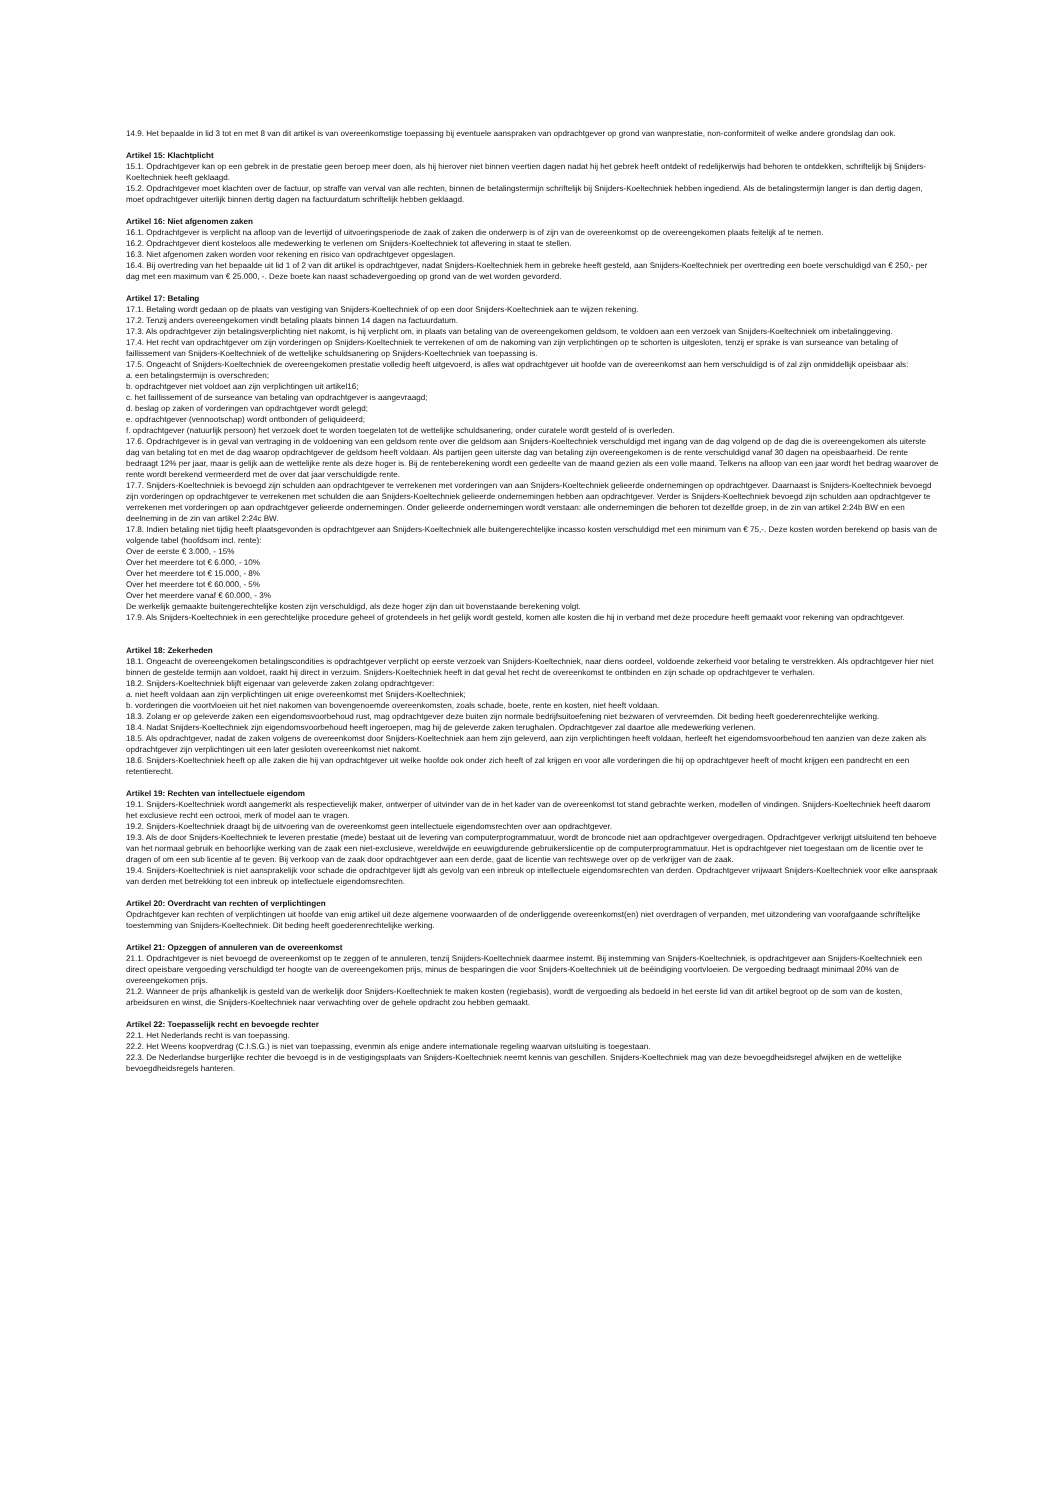14.9. Het bepaalde in lid 3 tot en met 8 van dit artikel is van overeenkomstige toepassing bij eventuele aanspraken van opdrachtgever op grond van wanprestatie, non-conformiteit of welke andere grondslag dan ook.
Artikel 15: Klachtplicht
15.1. Opdrachtgever kan op een gebrek in de prestatie geen beroep meer doen, als hij hierover niet binnen veertien dagen nadat hij het gebrek heeft ontdekt of redelijkerwijs had behoren te ontdekken, schriftelijk bij Snijders-Koeltechniek heeft geklaagd.
15.2. Opdrachtgever moet klachten over de factuur, op straffe van verval van alle rechten, binnen de betalingstermijn schriftelijk bij Snijders-Koeltechniek hebben ingediend. Als de betalingstermijn langer is dan dertig dagen, moet opdrachtgever uiterlijk binnen dertig dagen na factuurdatum schriftelijk hebben geklaagd.
Artikel 16: Niet afgenomen zaken
16.1. Opdrachtgever is verplicht na afloop van de levertijd of uitvoeringsperiode de zaak of zaken die onderwerp is of zijn van de overeenkomst op de overeengekomen plaats feitelijk af te nemen.
16.2. Opdrachtgever dient kosteloos alle medewerking te verlenen om Snijders-Koeltechniek tot aflevering in staat te stellen.
16.3. Niet afgenomen zaken worden voor rekening en risico van opdrachtgever opgeslagen.
16.4. Bij overtreding van het bepaalde uit lid 1 of 2 van dit artikel is opdrachtgever, nadat Snijders-Koeltechniek hem in gebreke heeft gesteld, aan Snijders-Koeltechniek per overtreding een boete verschuldigd van € 250,- per dag met een maximum van € 25.000, -. Deze boete kan naast schadevergoeding op grond van de wet worden gevorderd.
Artikel 17: Betaling
17.1. Betaling wordt gedaan op de plaats van vestiging van Snijders-Koeltechniek of op een door Snijders-Koeltechniek aan te wijzen rekening.
17.2. Tenzij anders overeengekomen vindt betaling plaats binnen 14 dagen na factuurdatum.
17.3. Als opdrachtgever zijn betalingsverplichting niet nakomt, is hij verplicht om, in plaats van betaling van de overeengekomen geldsom, te voldoen aan een verzoek van Snijders-Koeltechniek om inbetalinggeving.
17.4. Het recht van opdrachtgever om zijn vorderingen op Snijders-Koeltechniek te verrekenen of om de nakoming van zijn verplichtingen op te schorten is uitgesloten, tenzij er sprake is van surseance van betaling of faillissement van Snijders-Koeltechniek of de wettelijke schuldsanering op Snijders-Koeltechniek van toepassing is.
17.5. Ongeacht of Snijders-Koeltechniek de overeengekomen prestatie volledig heeft uitgevoerd, is alles wat opdrachtgever uit hoofde van de overeenkomst aan hem verschuldigd is of zal zijn onmiddellijk opeisbaar als:
a. een betalingstermijn is overschreden;
b. opdrachtgever niet voldoet aan zijn verplichtingen uit artikel16;
c. het faillissement of de surseance van betaling van opdrachtgever is aangevraagd;
d. beslag op zaken of vorderingen van opdrachtgever wordt gelegd;
e. opdrachtgever (vennootschap) wordt ontbonden of geliquideerd;
f. opdrachtgever (natuurlijk persoon) het verzoek doet te worden toegelaten tot de wettelijke schuldsanering, onder curatele wordt gesteld of is overleden.
17.6. Opdrachtgever is in geval van vertraging in de voldoening van een geldsom rente over die geldsom aan Snijders-Koeltechniek verschuldigd met ingang van de dag volgend op de dag die is overeengekomen als uiterste dag van betaling tot en met de dag waarop opdrachtgever de geldsom heeft voldaan. Als partijen geen uiterste dag van betaling zijn overeengekomen is de rente verschuldigd vanaf 30 dagen na opeisbaarheid. De rente bedraagt 12% per jaar, maar is gelijk aan de wettelijke rente als deze hoger is. Bij de renteberekening wordt een gedeelte van de maand gezien als een volle maand. Telkens na afloop van een jaar wordt het bedrag waarover de rente wordt berekend vermeerderd met de over dat jaar verschuldigde rente.
17.7. Snijders-Koeltechniek is bevoegd zijn schulden aan opdrachtgever te verrekenen met vorderingen van aan Snijders-Koeltechniek gelieerde ondernemingen op opdrachtgever. Daarnaast is Snijders-Koeltechniek bevoegd zijn vorderingen op opdrachtgever te verrekenen met schulden die aan Snijders-Koeltechniek gelieerde ondernemingen hebben aan opdrachtgever. Verder is Snijders-Koeltechniek bevoegd zijn schulden aan opdrachtgever te verrekenen met vorderingen op aan opdrachtgever gelieerde ondernemingen. Onder gelieerde ondernemingen wordt verstaan: alle ondernemingen die behoren tot dezelfde groep, in de zin van artikel 2:24b BW en een deelneming in de zin van artikel 2:24c BW.
17.8. Indien betaling niet tijdig heeft plaatsgevonden is opdrachtgever aan Snijders-Koeltechniek alle buitengerechtelijke incasso kosten verschuldigd met een minimum van € 75,-. Deze kosten worden berekend op basis van de volgende tabel (hoofdsom incl. rente):
Over de eerste € 3.000, - 15%
Over het meerdere tot € 6.000, - 10%
Over het meerdere tot € 15.000, - 8%
Over het meerdere tot € 60.000, - 5%
Over het meerdere vanaf € 60.000, - 3%
De werkelijk gemaakte buitengerechtelijke kosten zijn verschuldigd, als deze hoger zijn dan uit bovenstaande berekening volgt.
17.9. Als Snijders-Koeltechniek in een gerechtelijke procedure geheel of grotendeels in het gelijk wordt gesteld, komen alle kosten die hij in verband met deze procedure heeft gemaakt voor rekening van opdrachtgever.
Artikel 18: Zekerheden
18.1. Ongeacht de overeengekomen betalingscondities is opdrachtgever verplicht op eerste verzoek van Snijders-Koeltechniek, naar diens oordeel, voldoende zekerheid voor betaling te verstrekken. Als opdrachtgever hier niet binnen de gestelde termijn aan voldoet, raakt hij direct in verzuim. Snijders-Koeltechniek heeft in dat geval het recht de overeenkomst te ontbinden en zijn schade op opdrachtgever te verhalen.
18.2. Snijders-Koeltechniek blijft eigenaar van geleverde zaken zolang opdrachtgever:
a. niet heeft voldaan aan zijn verplichtingen uit enige overeenkomst met Snijders-Koeltechniek;
b. vorderingen die voortvloeien uit het niet nakomen van bovengenoemde overeenkomsten, zoals schade, boete, rente en kosten, niet heeft voldaan.
18.3. Zolang er op geleverde zaken een eigendomsvoorbehoud rust, mag opdrachtgever deze buiten zijn normale bedrijfsuitoefening niet bezwaren of vervreemden. Dit beding heeft goederenrechtelijke werking.
18.4. Nadat Snijders-Koeltechniek zijn eigendomsvoorbehoud heeft ingeroepen, mag hij de geleverde zaken terughalen. Opdrachtgever zal daartoe alle medewerking verlenen.
18.5. Als opdrachtgever, nadat de zaken volgens de overeenkomst door Snijders-Koeltechniek aan hem zijn geleverd, aan zijn verplichtingen heeft voldaan, herleeft het eigendomsvoorbehoud ten aanzien van deze zaken als opdrachtgever zijn verplichtingen uit een later gesloten overeenkomst niet nakomt.
18.6. Snijders-Koeltechniek heeft op alle zaken die hij van opdrachtgever uit welke hoofde ook onder zich heeft of zal krijgen en voor alle vorderingen die hij op opdrachtgever heeft of mocht krijgen een pandrecht en een retentierecht.
Artikel 19: Rechten van intellectuele eigendom
19.1. Snijders-Koeltechniek wordt aangemerkt als respectievelijk maker, ontwerper of uitvinder van de in het kader van de overeenkomst tot stand gebrachte werken, modellen of vindingen. Snijders-Koeltechniek heeft daarom het exclusieve recht een octrooi, merk of model aan te vragen.
19.2. Snijders-Koeltechniek draagt bij de uitvoering van de overeenkomst geen intellectuele eigendomsrechten over aan opdrachtgever.
19.3. Als de door Snijders-Koeltechniek te leveren prestatie (mede) bestaat uit de levering van computerprogrammatuur, wordt de broncode niet aan opdrachtgever overgedragen. Opdrachtgever verkrijgt uitsluitend ten behoeve van het normaal gebruik en behoorlijke werking van de zaak een niet-exclusieve, wereldwijde en eeuwigdurende gebruikerslicentie op de computerprogrammatuur. Het is opdrachtgever niet toegestaan om de licentie over te dragen of om een sub licentie af te geven. Bij verkoop van de zaak door opdrachtgever aan een derde, gaat de licentie van rechtswege over op de verkrijger van de zaak.
19.4. Snijders-Koeltechniek is niet aansprakelijk voor schade die opdrachtgever lijdt als gevolg van een inbreuk op intellectuele eigendomsrechten van derden. Opdrachtgever vrijwaart Snijders-Koeltechniek voor elke aanspraak van derden met betrekking tot een inbreuk op intellectuele eigendomsrechten.
Artikel 20: Overdracht van rechten of verplichtingen
Opdrachtgever kan rechten of verplichtingen uit hoofde van enig artikel uit deze algemene voorwaarden of de onderliggende overeenkomst(en) niet overdragen of verpanden, met uitzondering van voorafgaande schriftelijke toestemming van Snijders-Koeltechniek. Dit beding heeft goederenrechtelijke werking.
Artikel 21: Opzeggen of annuleren van de overeenkomst
21.1. Opdrachtgever is niet bevoegd de overeenkomst op te zeggen of te annuleren, tenzij Snijders-Koeltechniek daarmee instemt. Bij instemming van Snijders-Koeltechniek, is opdrachtgever aan Snijders-Koeltechniek een direct opeisbare vergoeding verschuldigd ter hoogte van de overeengekomen prijs, minus de besparingen die voor Snijders-Koeltechniek uit de beëindiging voortvloeien. De vergoeding bedraagt minimaal 20% van de overeengekomen prijs.
21.2. Wanneer de prijs afhankelijk is gesteld van de werkelijk door Snijders-Koeltechniek te maken kosten (regiebasis), wordt de vergoeding als bedoeld in het eerste lid van dit artikel begroot op de som van de kosten, arbeidsuren en winst, die Snijders-Koeltechniek naar verwachting over de gehele opdracht zou hebben gemaakt.
Artikel 22: Toepasselijk recht en bevoegde rechter
22.1. Het Nederlands recht is van toepassing.
22.2. Het Weens koopverdrag (C.I.S.G.) is niet van toepassing, evenmin als enige andere internationale regeling waarvan uitsluiting is toegestaan.
22.3. De Nederlandse burgerlijke rechter die bevoegd is in de vestigingsplaats van Snijders-Koeltechniek neemt kennis van geschillen. Snijders-Koeltechniek mag van deze bevoegdheidsregel afwijken en de wettelijke bevoegdheidsregels hanteren.